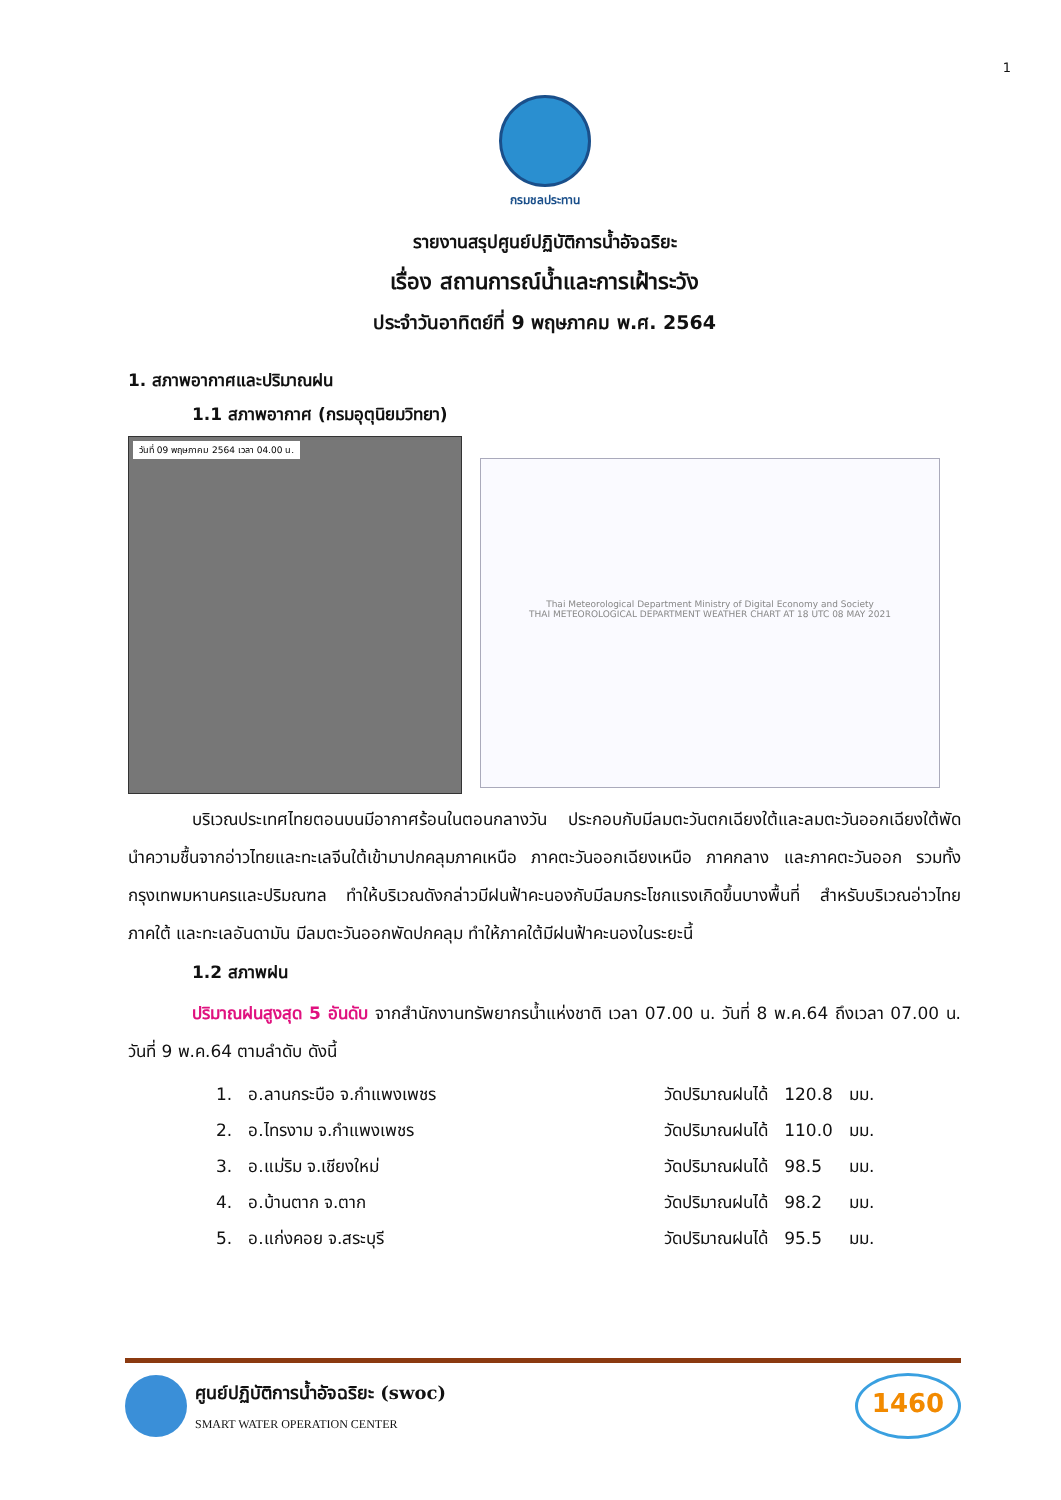1
กรมชลประทาน
รายงานสรุปศูนย์ปฏิบัติการน้ำอัจฉริยะ
เรื่อง สถานการณ์น้ำและการเฝ้าระวัง
ประจำวันอาทิตย์ที่ 9 พฤษภาคม พ.ศ. 2564
1. สภาพอากาศและปริมาณฝน
1.1 สภาพอากาศ (กรมอุตุนิยมวิทยา)
วันที่ 09 พฤษภาคม 2564 เวลา 04.00 น.
Thai Meteorological Department Ministry of Digital Economy and Society
THAI METEOROLOGICAL DEPARTMENT WEATHER CHART AT 18 UTC 08 MAY 2021
บริเวณประเทศไทยตอนบนมีอากาศร้อนในตอนกลางวัน ประกอบกับมีลมตะวันตกเฉียงใต้และลมตะวันออกเฉียงใต้พัดนำความชื้นจากอ่าวไทยและทะเลจีนใต้เข้ามาปกคลุมภาคเหนือ ภาคตะวันออกเฉียงเหนือ ภาคกลาง และภาคตะวันออก รวมทั้งกรุงเทพมหานครและปริมณฑล ทำให้บริเวณดังกล่าวมีฝนฟ้าคะนองกับมีลมกระโชกแรงเกิดขึ้นบางพื้นที่ สำหรับบริเวณอ่าวไทย ภาคใต้ และทะเลอันดามัน มีลมตะวันออกพัดปกคลุม ทำให้ภาคใต้มีฝนฟ้าคะนองในระยะนี้
1.2 สภาพฝน
ปริมาณฝนสูงสุด 5 อันดับ จากสำนักงานทรัพยากรน้ำแห่งชาติ เวลา 07.00 น. วันที่ 8 พ.ค.64 ถึงเวลา 07.00 น. วันที่ 9 พ.ค.64 ตามลำดับ ดังนี้
| 1. | อ.ลานกระบือ จ.กำแพงเพชร | วัดปริมาณฝนได้ | 120.8 | มม. |
| 2. | อ.ไทรงาม จ.กำแพงเพชร | วัดปริมาณฝนได้ | 110.0 | มม. |
| 3. | อ.แม่ริม จ.เชียงใหม่ | วัดปริมาณฝนได้ | 98.5 | มม. |
| 4. | อ.บ้านตาก จ.ตาก | วัดปริมาณฝนได้ | 98.2 | มม. |
| 5. | อ.แก่งคอย จ.สระบุรี | วัดปริมาณฝนได้ | 95.5 | มม. |
ศูนย์ปฏิบัติการน้ำอัจฉริยะ (swoc)
SMART WATER OPERATION CENTER
1460